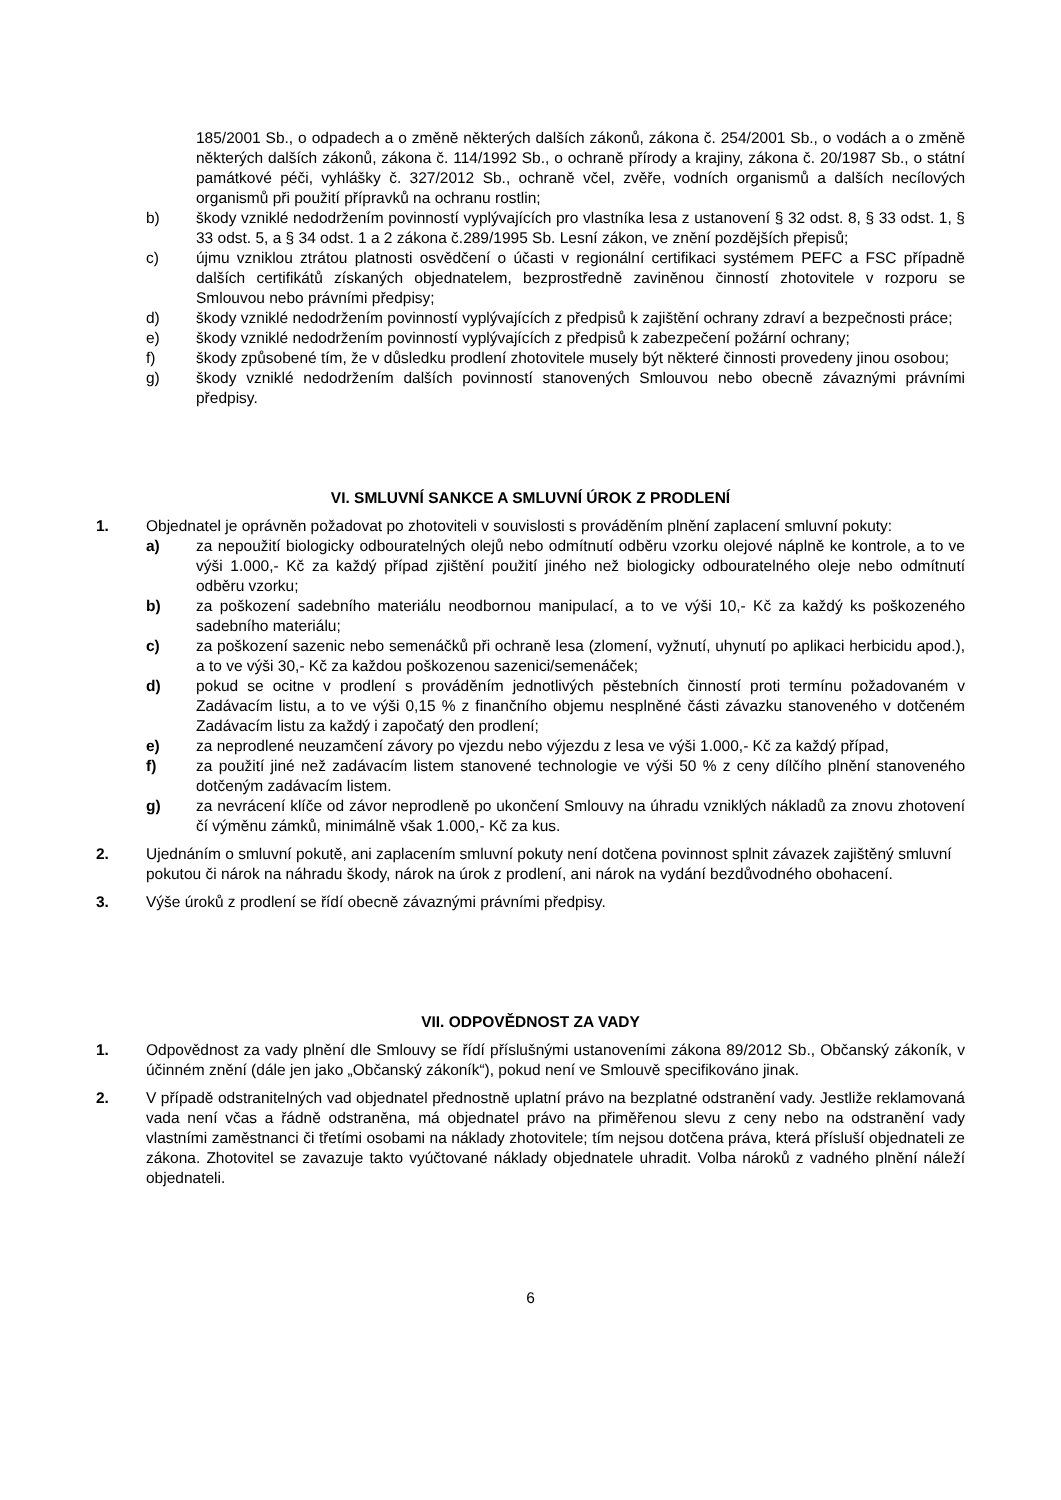185/2001 Sb., o odpadech a o změně některých dalších zákonů, zákona č. 254/2001 Sb., o vodách a o změně některých dalších zákonů, zákona č. 114/1992 Sb., o ochraně přírody a krajiny, zákona č. 20/1987 Sb., o státní památkové péči, vyhlášky č. 327/2012 Sb., ochraně včel, zvěře, vodních organismů a dalších necílových organismů při použití přípravků na ochranu rostlin;
b) škody vzniklé nedodržením povinností vyplývajících pro vlastníka lesa z ustanovení § 32 odst. 8, § 33 odst. 1, § 33 odst. 5, a § 34 odst. 1 a 2 zákona č.289/1995 Sb. Lesní zákon, ve znění pozdějších přepisů;
c) újmu vzniklou ztrátou platnosti osvědčení o účasti v regionální certifikaci systémem PEFC a FSC případně dalších certifikátů získaných objednatelem, bezprostředně zaviněnou činností zhotovitele v rozporu se Smlouvou nebo právními předpisy;
d) škody vzniklé nedodržením povinností vyplývajících z předpisů k zajištění ochrany zdraví a bezpečnosti práce;
e) škody vzniklé nedodržením povinností vyplývajících z předpisů k zabezpečení požární ochrany;
f) škody způsobené tím, že v důsledku prodlení zhotovitele musely být některé činnosti provedeny jinou osobou;
g) škody vzniklé nedodržením dalších povinností stanovených Smlouvou nebo obecně závaznými právními předpisy.
VI. SMLUVNÍ SANKCE A SMLUVNÍ ÚROK Z PRODLENÍ
1. Objednatel je oprávněn požadovat po zhotoviteli v souvislosti s prováděním plnění zaplacení smluvní pokuty:
a) za nepoužití biologicky odbouratelných olejů nebo odmítnutí odběru vzorku olejové náplně ke kontrole, a to ve výši 1.000,- Kč za každý případ zjištění použití jiného než biologicky odbouratelného oleje nebo odmítnutí odběru vzorku;
b) za poškození sadebního materiálu neodbornou manipulací, a to ve výši 10,- Kč za každý ks poškozeného sadebního materiálu;
c) za poškození sazenic nebo semenáčků při ochraně lesa (zlomení, vyžnutí, uhynutí po aplikaci herbicidu apod.), a to ve výši 30,- Kč za každou poškozenou sazenici/semenáček;
d) pokud se ocitne v prodlení s prováděním jednotlivých pěstebních činností proti termínu požadovaném v Zadávacím listu, a to ve výši 0,15 % z finančního objemu nesplněné části závazku stanoveného v dotčeném Zadávacím listu za každý i započatý den prodlení;
e) za neprodlené neuzamčení závory po vjezdu nebo výjezdu z lesa ve výši 1.000,- Kč za každý případ,
f) za použití jiné než zadávacím listem stanovené technologie ve výši 50 % z ceny dílčího plnění stanoveného dotčeným zadávacím listem.
g) za nevrácení klíče od závor neprodleně po ukončení Smlouvy na úhradu vzniklých nákladů za znovu zhotovení čí výměnu zámků, minimálně však 1.000,- Kč za kus.
2. Ujednáním o smluvní pokutě, ani zaplacením smluvní pokuty není dotčena povinnost splnit závazek zajištěný smluvní pokutou či nárok na náhradu škody, nárok na úrok z prodlení, ani nárok na vydání bezdůvodného obohacení.
3. Výše úroků z prodlení se řídí obecně závaznými právními předpisy.
VII. ODPOVĚDNOST ZA VADY
1. Odpovědnost za vady plnění dle Smlouvy se řídí příslušnými ustanoveními zákona 89/2012 Sb., Občanský zákoník, v účinném znění (dále jen jako „Občanský zákoník“), pokud není ve Smlouvě specifikováno jinak.
2. V případě odstranitelných vad objednatel přednostně uplatní právo na bezplatné odstranění vady. Jestliže reklamovaná vada není včas a řádně odstraněna, má objednatel právo na přiměřenou slevu z ceny nebo na odstranění vady vlastními zaměstnanci či třetími osobami na náklady zhotovitele; tím nejsou dotčena práva, která přísluší objednateli ze zákona. Zhotovitel se zavazuje takto vyúčtované náklady objednatele uhradit. Volba nároků z vadného plnění náleží objednateli.
6